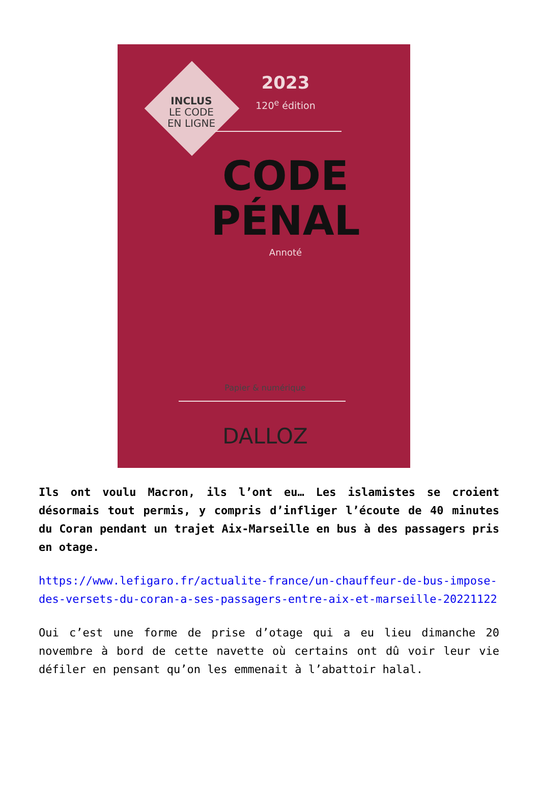INCLUS
LE CODE
EN LIGNE
2023
120<sup>e</sup> édition
CODE
PÉNAL
Annoté
Papier & numérique
DALLOZ
Ils ont voulu Macron, ils l’ont eu… Les islamistes se croient désormais tout permis, y compris d’infliger l’écoute de 40 minutes du Coran pendant un trajet Aix-Marseille en bus à des passagers pris en otage.
https://www.lefigaro.fr/actualite-france/un-chauffeur-de-bus-impose-des-versets-du-coran-a-ses-passagers-entre-aix-et-marseille-20221122
Oui c’est une forme de prise d’otage qui a eu lieu dimanche 20 novembre à bord de cette navette où certains ont dû voir leur vie défiler en pensant qu’on les emmenait à l’abattoir halal.